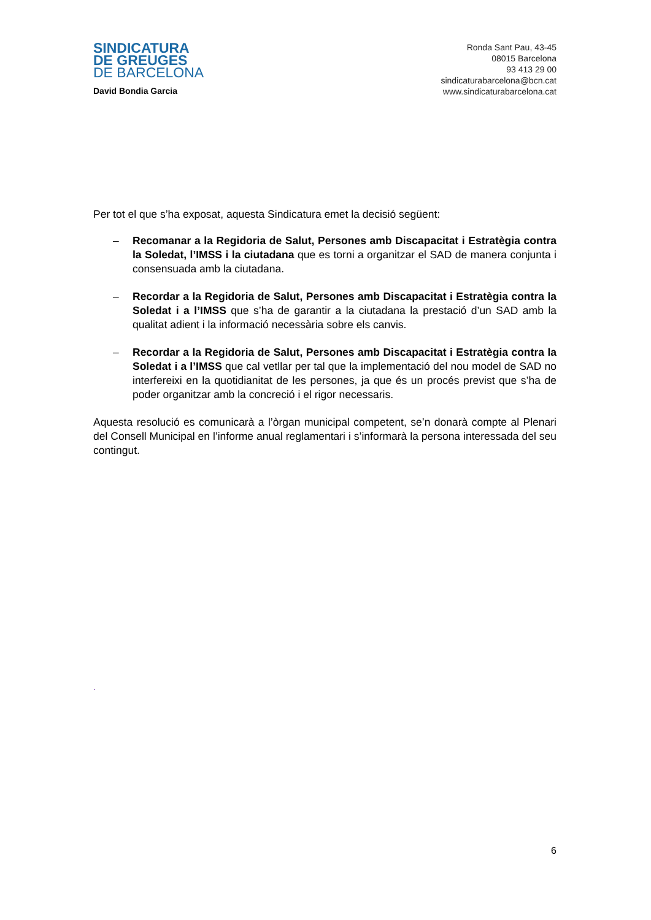SINDICATURA
DE GREUGES
DE BARCELONA
David Bondia Garcia
Ronda Sant Pau, 43-45
08015 Barcelona
93 413 29 00
sindicaturabarcelona@bcn.cat
www.sindicaturabarcelona.cat
Per tot el que s’ha exposat, aquesta Sindicatura emet la decisió següent:
– Recomanar a la Regidoria de Salut, Persones amb Discapacitat i Estratègia contra la Soledat, l’IMSS i la ciutadana que es torni a organitzar el SAD de manera conjunta i consensuada amb la ciutadana.
– Recordar a la Regidoria de Salut, Persones amb Discapacitat i Estratègia contra la Soledat i a l’IMSS que s’ha de garantir a la ciutadana la prestació d’un SAD amb la qualitat adient i la informació necessària sobre els canvis.
– Recordar a la Regidoria de Salut, Persones amb Discapacitat i Estratègia contra la Soledat i a l’IMSS que cal vetllar per tal que la implementació del nou model de SAD no interfereixi en la quotidianitat de les persones, ja que és un procés previst que s’ha de poder organitzar amb la concreció i el rigor necessaris.
Aquesta resolució es comunicarà a l’òrgan municipal competent, se’n donarà compte al Plenari del Consell Municipal en l’informe anual reglamentari i s’informarà la persona interessada del seu contingut.
.
6